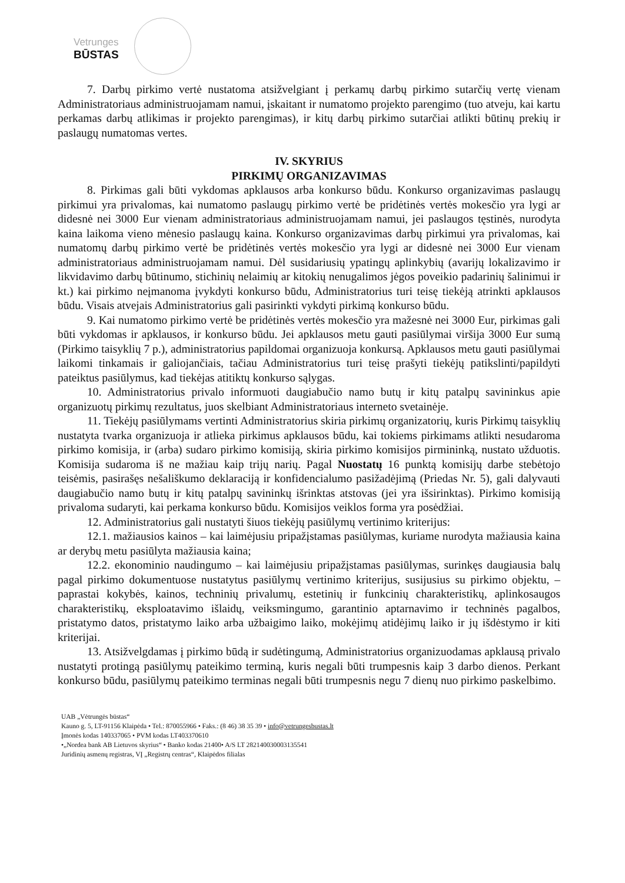Vetrunges
BŪSTAS
7. Darbų pirkimo vertė nustatoma atsižvelgiant į perkamų darbų pirkimo sutarčių vertę vienam Administratoriaus administruojamam namui, įskaitant ir numatomo projekto parengimo (tuo atveju, kai kartu perkamas darbų atlikimas ir projekto parengimas), ir kitų darbų pirkimo sutarčiai atlikti būtinų prekių ir paslaugų numatomas vertes.
IV. SKYRIUS
PIRKIMŲ ORGANIZAVIMAS
8. Pirkimas gali būti vykdomas apklausos arba konkurso būdu. Konkurso organizavimas paslaugų pirkimui yra privalomas, kai numatomo paslaugų pirkimo vertė be pridėtinės vertės mokesčio yra lygi ar didesnė nei 3000 Eur vienam administratoriaus administruojamam namui, jei paslaugos tęstinės, nurodyta kaina laikoma vieno mėnesio paslaugų kaina. Konkurso organizavimas darbų pirkimui yra privalomas, kai numatomų darbų pirkimo vertė be pridėtinės vertės mokesčio yra lygi ar didesnė nei 3000 Eur vienam administratoriaus administruojamam namui. Dėl susidariusių ypatingų aplinkybių (avarijų lokalizavimo ir likvidavimo darbų būtinumo, stichinių nelaimių ar kitokių nenugalimos jėgos poveikio padarinių šalinimui ir kt.) kai pirkimo neįmanoma įvykdyti konkurso būdu, Administratorius turi teisę tiekėją atrinkti apklausos būdu. Visais atvejais Administratorius gali pasirinkti vykdyti pirkimą konkurso būdu.
9. Kai numatomo pirkimo vertė be pridėtinės vertės mokesčio yra mažesnė nei 3000 Eur, pirkimas gali būti vykdomas ir apklausos, ir konkurso būdu. Jei apklausos metu gauti pasiūlymai viršija 3000 Eur sumą (Pirkimo taisyklių 7 p.), administratorius papildomai organizuoja konkursą. Apklausos metu gauti pasiūlymai laikomi tinkamais ir galiojančiais, tačiau Administratorius turi teisę prašyti tiekėjų patikslinti/papildyti pateiktus pasiūlymus, kad tiekėjas atitiktų konkurso sąlygas.
10. Administratorius privalo informuoti daugiabučio namo butų ir kitų patalpų savininkus apie organizuotų pirkimų rezultatus, juos skelbiant Administratoriaus interneto svetainėje.
11. Tiekėjų pasiūlymams vertinti Administratorius skiria pirkimų organizatorių, kuris Pirkimų taisyklių nustatyta tvarka organizuoja ir atlieka pirkimus apklausos būdu, kai tokiems pirkimams atlikti nesudaroma pirkimo komisija, ir (arba) sudaro pirkimo komisiją, skiria pirkimo komisijos pirmininką, nustato užduotis. Komisija sudaroma iš ne mažiau kaip trijų narių. Pagal Nuostatų 16 punktą komisijų darbe stebėtojo teisėmis, pasirašęs nešališkumo deklaraciją ir konfidencialumo pasižadėjimą (Priedas Nr. 5), gali dalyvauti daugiabučio namo butų ir kitų patalpų savininkų išrinktas atstovas (jei yra išsirinktas). Pirkimo komisiją privaloma sudaryti, kai perkama konkurso būdu. Komisijos veiklos forma yra posėdžiai.
12. Administratorius gali nustatyti šiuos tiekėjų pasiūlymų vertinimo kriterijus:
12.1. mažiausios kainos – kai laimėjusiu pripažįstamas pasiūlymas, kuriame nurodyta mažiausia kaina ar derybų metu pasiūlyta mažiausia kaina;
12.2. ekonominio naudingumo – kai laimėjusiu pripažįstamas pasiūlymas, surinkęs daugiausia balų pagal pirkimo dokumentuose nustatytus pasiūlymų vertinimo kriterijus, susijusius su pirkimo objektu, – paprastai kokybės, kainos, techninių privalumų, estetinių ir funkcinių charakteristikų, aplinkosaugos charakteristikų, eksploatavimo išlaidų, veiksmingumo, garantinio aptarnavimo ir techninės pagalbos, pristatymo datos, pristatymo laiko arba užbaigimo laiko, mokėjimų atidėjimų laiko ir jų išdėstymo ir kiti kriterijai.
13. Atsižvelgdamas į pirkimo būdą ir sudėtingumą, Administratorius organizuodamas apklausą privalo nustatyti protingą pasiūlymų pateikimo terminą, kuris negali būti trumpesnis kaip 3 darbo dienos. Perkant konkurso būdu, pasiūlymų pateikimo terminas negali būti trumpesnis negu 7 dienų nuo pirkimo paskelbimo.
UAB „Vėtrungės būstas“
Kauno g. 5, LT-91156 Klaipėda • Tel.: 870055966 • Faks.: (8 46) 38 35 39 • info@vetrungesbustas.lt
Įmonės kodas 140337065 • PVM kodas LT403370610
•„Nordea bank AB Lietuvos skyrius“ • Banko kodas 21400• A/S LT 282140030003135541
Juridinių asmenų registras, VĮ „Registrų centras“, Klaipėdos filialas